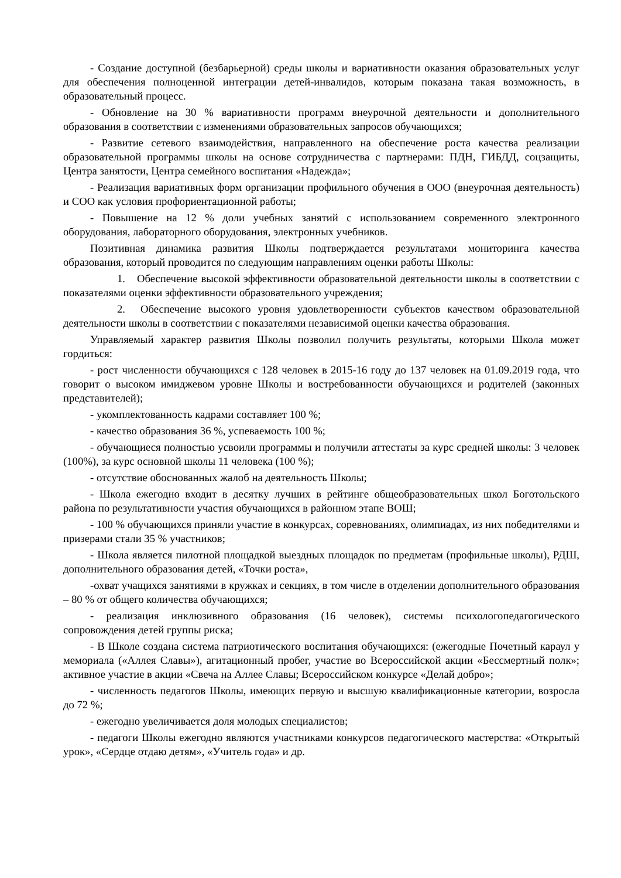- Создание доступной (безбарьерной) среды школы и вариативности оказания образовательных услуг для обеспечения полноценной интеграции детей-инвалидов, которым показана такая возможность, в образовательный процесс.
- Обновление на 30 % вариативности программ внеурочной деятельности и дополнительного образования в соответствии с изменениями образовательных запросов обучающихся;
- Развитие сетевого взаимодействия, направленного на обеспечение роста качества реализации образовательной программы школы на основе сотрудничества с партнерами: ПДН, ГИБДД, соцзащиты, Центра занятости, Центра семейного воспитания «Надежда»;
- Реализация вариативных форм организации профильного обучения в ООО (внеурочная деятельность) и СОО как условия профориентационной работы;
- Повышение на 12 % доли учебных занятий с использованием современного электронного оборудования, лабораторного оборудования, электронных учебников.
Позитивная динамика развития Школы подтверждается результатами мониторинга качества образования, который проводится по следующим направлениям оценки работы Школы:
1. Обеспечение высокой эффективности образовательной деятельности школы в соответствии с показателями оценки эффективности образовательного учреждения;
2. Обеспечение высокого уровня удовлетворенности субъектов качеством образовательной деятельности школы в соответствии с показателями независимой оценки качества образования.
Управляемый характер развития Школы позволил получить результаты, которыми Школа может гордиться:
- рост численности обучающихся с 128 человек в 2015-16 году до 137 человек на 01.09.2019 года, что говорит о высоком имиджевом уровне Школы и востребованности обучающихся и родителей (законных представителей);
- укомплектованность кадрами составляет 100 %;
- качество образования 36 %, успеваемость 100 %;
- обучающиеся полностью усвоили программы и получили аттестаты за курс средней школы: 3 человек (100%), за курс основной школы 11 человека (100 %);
- отсутствие обоснованных жалоб на деятельность Школы;
- Школа ежегодно входит в десятку лучших в рейтинге общеобразовательных школ Боготольского района по результативности участия обучающихся в районном этапе ВОШ;
- 100 % обучающихся приняли участие в конкурсах, соревнованиях, олимпиадах, из них победителями и призерами стали 35 % участников;
- Школа является пилотной площадкой выездных площадок по предметам (профильные школы), РДШ, дополнительного образования детей, «Точки роста»,
-охват учащихся занятиями в кружках и секциях, в том числе в отделении дополнительного образования – 80 % от общего количества обучающихся;
- реализация инклюзивного образования (16 человек), системы психологопедагогического сопровождения детей группы риска;
- В Школе создана система патриотического воспитания обучающихся: (ежегодные Почетный караул у мемориала («Аллея Славы»), агитационный пробег, участие во Всероссийской акции «Бессмертный полк»; активное участие в акции «Свеча на Аллее Славы; Всероссийском конкурсе «Делай добро»;
- численность педагогов Школы, имеющих первую и высшую квалификационные категории, возросла до 72 %;
- ежегодно увеличивается доля молодых специалистов;
- педагоги Школы ежегодно являются участниками конкурсов педагогического мастерства: «Открытый урок», «Сердце отдаю детям», «Учитель года» и др.